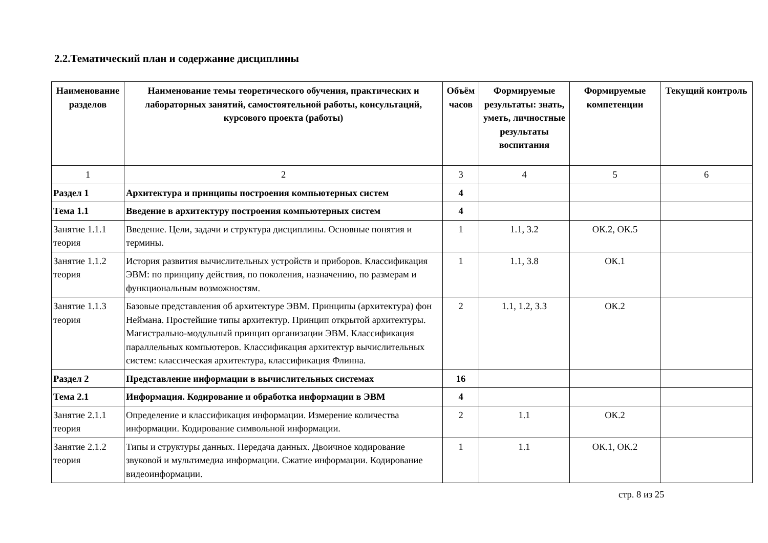2.2.Тематический план и содержание дисциплины
| Наименование разделов | Наименование темы теоретического обучения, практических и лабораторных занятий, самостоятельной работы, консультаций, курсового проекта (работы) | Объём часов | Формируемые результаты: знать, уметь, личностные результаты воспитания | Формируемые компетенции | Текущий контроль |
| --- | --- | --- | --- | --- | --- |
| 1 | 2 | 3 | 4 | 5 | 6 |
| Раздел 1 | Архитектура и принципы построения компьютерных систем | 4 | | | |
| Тема 1.1 | Введение в архитектуру построения компьютерных систем | 4 | | | |
| Занятие 1.1.1 теория | Введение. Цели, задачи и структура дисциплины. Основные понятия и термины. | 1 | 1.1, 3.2 | ОК.2, ОК.5 | |
| Занятие 1.1.2 теория | История развития вычислительных устройств и приборов. Классификация ЭВМ: по принципу действия, по поколения, назначению, по размерам и функциональным возможностям. | 1 | 1.1, 3.8 | ОК.1 | |
| Занятие 1.1.3 теория | Базовые представления об архитектуре ЭВМ. Принципы (архитектура) фон Неймана. Простейшие типы архитектур. Принцип открытой архитектуры. Магистрально-модульный принцип организации ЭВМ. Классификация параллельных компьютеров. Классификация архитектур вычислительных систем: классическая архитектура, классификация Флинна. | 2 | 1.1, 1.2, 3.3 | ОК.2 | |
| Раздел 2 | Представление информации в вычислительных системах | 16 | | | |
| Тема 2.1 | Информация. Кодирование и обработка информации в ЭВМ | 4 | | | |
| Занятие 2.1.1 теория | Определение и классификация информации. Измерение количества информации. Кодирование символьной информации. | 2 | 1.1 | ОК.2 | |
| Занятие 2.1.2 теория | Типы и структуры данных. Передача данных. Двоичное кодирование звуковой и мультимедиа информации. Сжатие информации. Кодирование видеоинформации. | 1 | 1.1 | ОК.1, ОК.2 | |
стр. 8 из 25